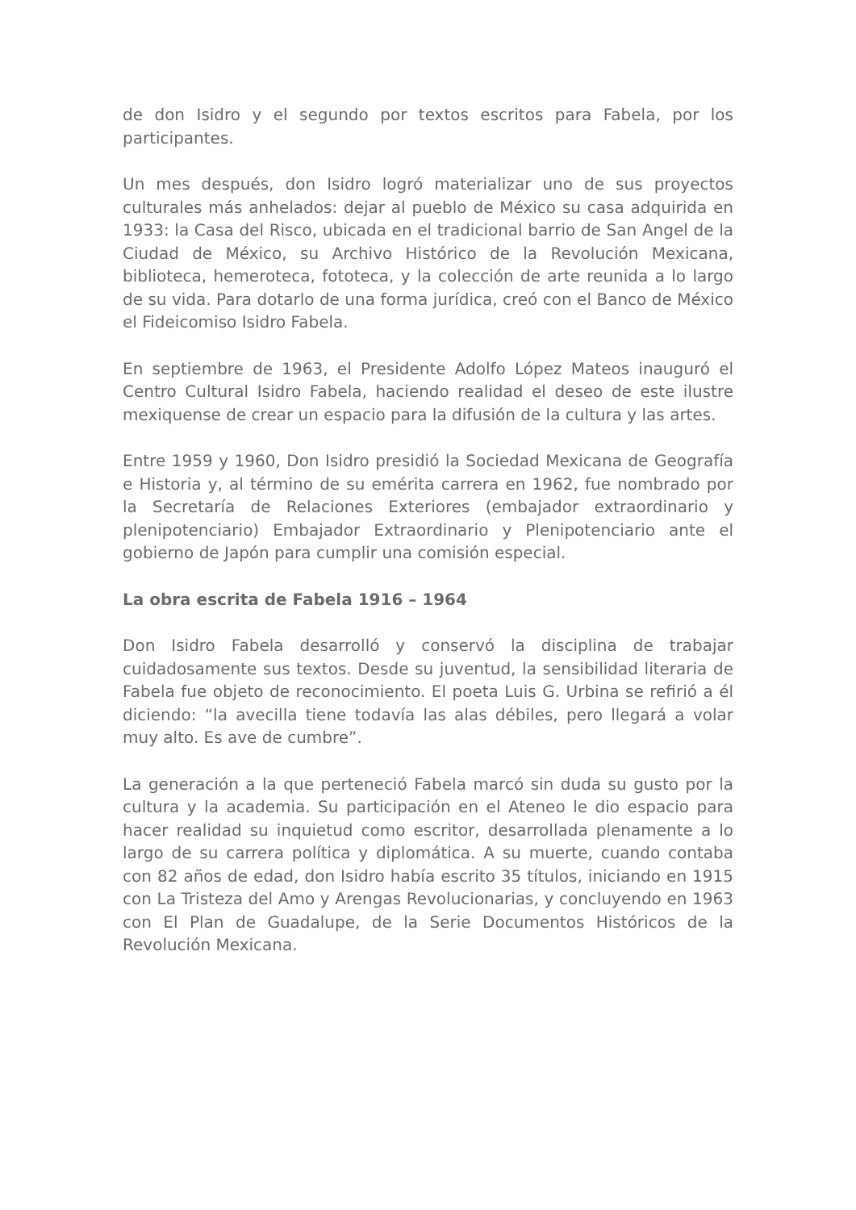de don Isidro y el segundo por textos escritos para Fabela, por los participantes.
Un mes después, don Isidro logró materializar uno de sus proyectos culturales más anhelados: dejar al pueblo de México su casa adquirida en 1933: la Casa del Risco, ubicada en el tradicional barrio de San Angel de la Ciudad de México, su Archivo Histórico de la Revolución Mexicana, biblioteca, hemeroteca, fototeca, y la colección de arte reunida a lo largo de su vida. Para dotarlo de una forma jurídica, creó con el Banco de México el Fideicomiso Isidro Fabela.
En septiembre de 1963, el Presidente Adolfo López Mateos inauguró el Centro Cultural Isidro Fabela, haciendo realidad el deseo de este ilustre mexiquense de crear un espacio para la difusión de la cultura y las artes.
Entre 1959 y 1960, Don Isidro presidió la Sociedad Mexicana de Geografía e Historia y, al término de su emérita carrera en 1962, fue nombrado por la Secretaría de Relaciones Exteriores (embajador extraordinario y plenipotenciario) Embajador Extraordinario y Plenipotenciario ante el gobierno de Japón para cumplir una comisión especial.
La obra escrita de Fabela 1916 – 1964
Don Isidro Fabela desarrolló y conservó la disciplina de trabajar cuidadosamente sus textos. Desde su juventud, la sensibilidad literaria de Fabela fue objeto de reconocimiento. El poeta Luis G. Urbina se refirió a él diciendo: “la avecilla tiene todavía las alas débiles, pero llegará a volar muy alto. Es ave de cumbre”.
La generación a la que perteneció Fabela marcó sin duda su gusto por la cultura y la academia. Su participación en el Ateneo le dio espacio para hacer realidad su inquietud como escritor, desarrollada plenamente a lo largo de su carrera política y diplomática. A su muerte, cuando contaba con 82 años de edad, don Isidro había escrito 35 títulos, iniciando en 1915 con La Tristeza del Amo y Arengas Revolucionarias, y concluyendo en 1963 con El Plan de Guadalupe, de la Serie Documentos Históricos de la Revolución Mexicana.